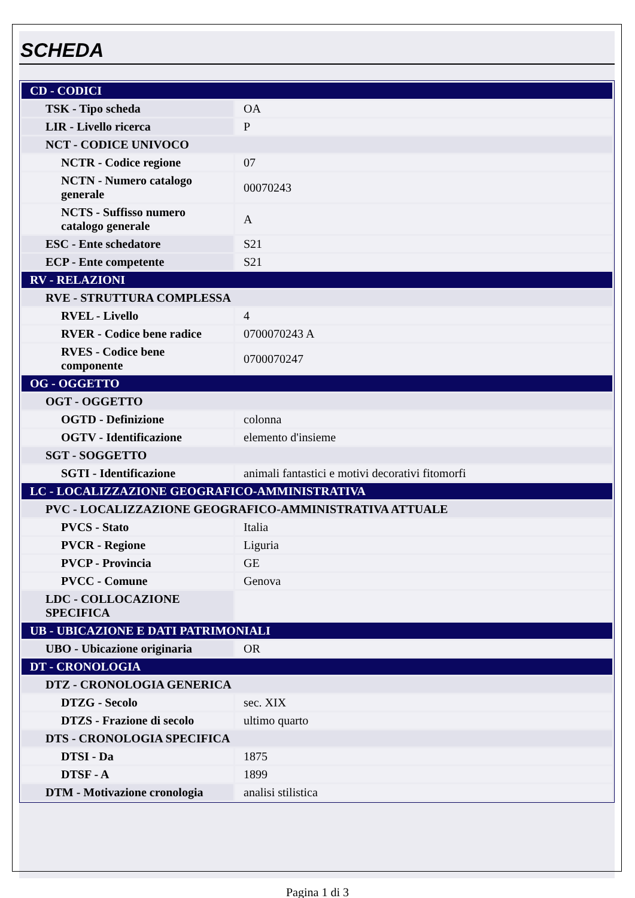SCHEDA
| CD - CODICI | |
| TSK - Tipo scheda | OA |
| LIR - Livello ricerca | P |
| NCT - CODICE UNIVOCO | |
| NCTR - Codice regione | 07 |
| NCTN - Numero catalogo generale | 00070243 |
| NCTS - Suffisso numero catalogo generale | A |
| ESC - Ente schedatore | S21 |
| ECP - Ente competente | S21 |
| RV - RELAZIONI | |
| RVE - STRUTTURA COMPLESSA | |
| RVEL - Livello | 4 |
| RVER - Codice bene radice | 0700070243 A |
| RVES - Codice bene componente | 0700070247 |
| OG - OGGETTO | |
| OGT - OGGETTO | |
| OGTD - Definizione | colonna |
| OGTV - Identificazione | elemento d'insieme |
| SGT - SOGGETTO | |
| SGTI - Identificazione | animali fantastici e motivi decorativi fitomorfi |
| LC - LOCALIZZAZIONE GEOGRAFICO-AMMINISTRATIVA | |
| PVC - LOCALIZZAZIONE GEOGRAFICO-AMMINISTRATIVA ATTUALE | |
| PVCS - Stato | Italia |
| PVCR - Regione | Liguria |
| PVCP - Provincia | GE |
| PVCC - Comune | Genova |
| LDC - COLLOCAZIONE SPECIFICA | |
| UB - UBICAZIONE E DATI PATRIMONIALI | |
| UBO - Ubicazione originaria | OR |
| DT - CRONOLOGIA | |
| DTZ - CRONOLOGIA GENERICA | |
| DTZG - Secolo | sec. XIX |
| DTZS - Frazione di secolo | ultimo quarto |
| DTS - CRONOLOGIA SPECIFICA | |
| DTSI - Da | 1875 |
| DTSF - A | 1899 |
| DTM - Motivazione cronologia | analisi stilistica |
Pagina 1 di 3